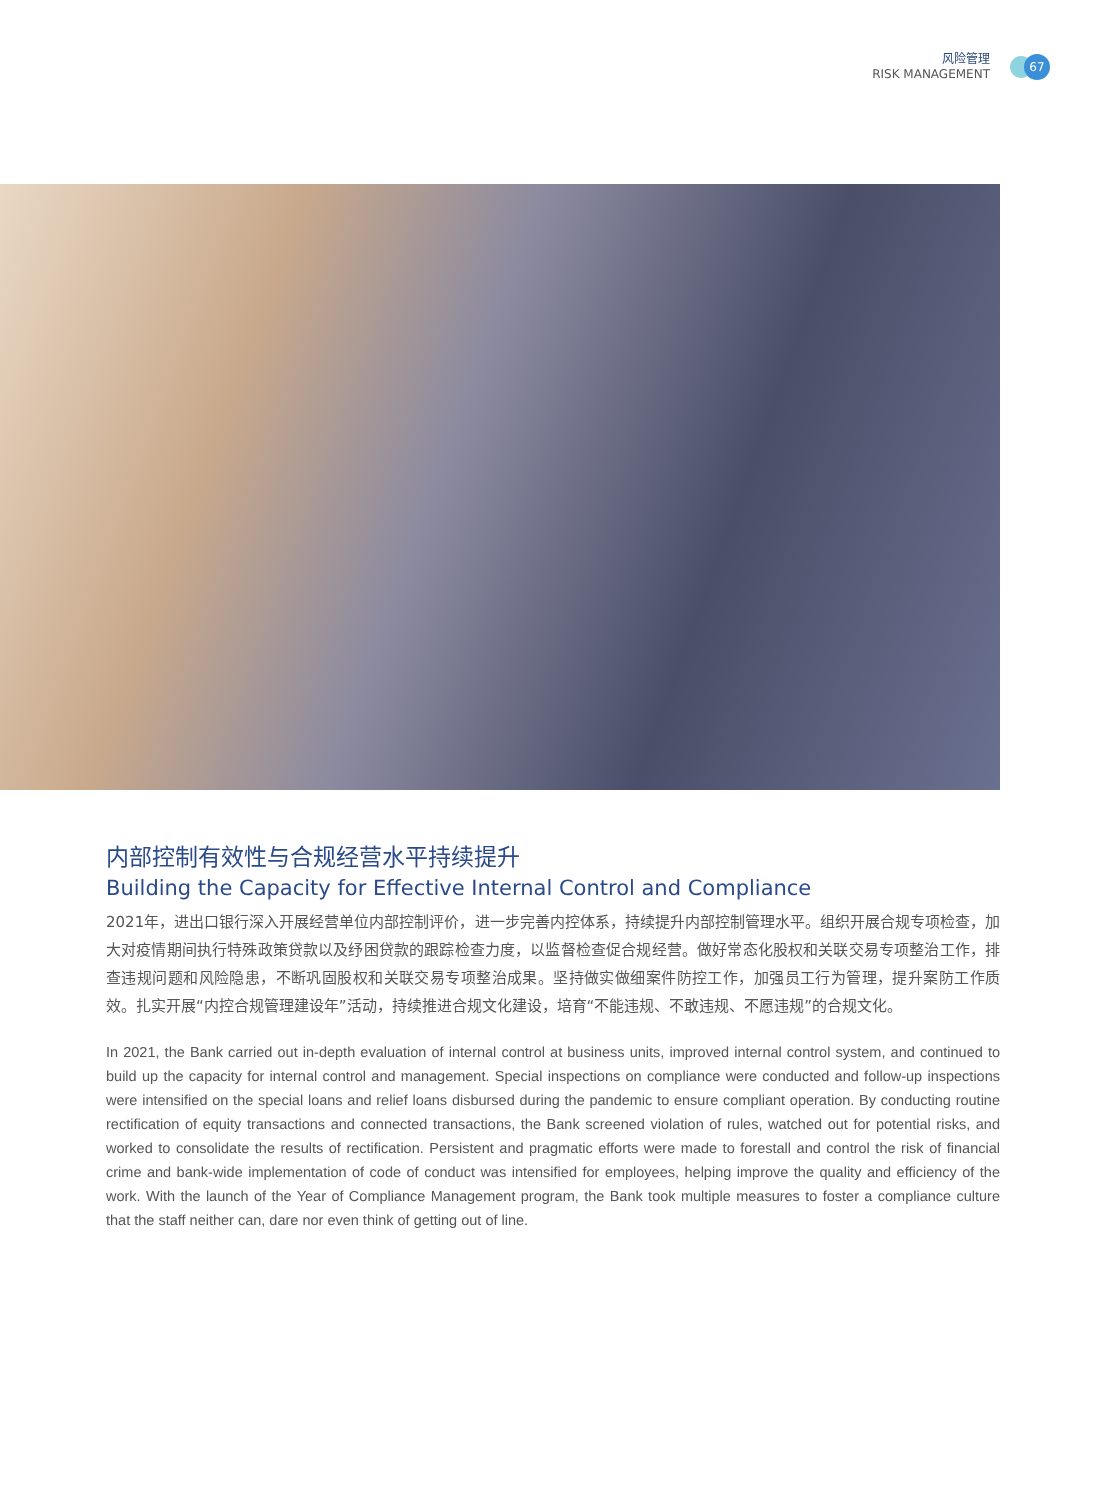风险管理
RISK MANAGEMENT
67
内部控制有效性与合规经营水平持续提升
Building the Capacity for Effective Internal Control and Compliance
2021年，进出口银行深入开展经营单位内部控制评价，进一步完善内控体系，持续提升内部控制管理水平。组织开展合规专项检查，加大对疫情期间执行特殊政策贷款以及纾困贷款的跟踪检查力度，以监督检查促合规经营。做好常态化股权和关联交易专项整治工作，排查违规问题和风险隐患，不断巩固股权和关联交易专项整治成果。坚持做实做细案件防控工作，加强员工行为管理，提升案防工作质效。扎实开展“内控合规管理建设年”活动，持续推进合规文化建设，培育“不能违规、不敢违规、不愿违规”的合规文化。
In 2021, the Bank carried out in-depth evaluation of internal control at business units, improved internal control system, and continued to build up the capacity for internal control and management. Special inspections on compliance were conducted and follow-up inspections were intensified on the special loans and relief loans disbursed during the pandemic to ensure compliant operation. By conducting routine rectification of equity transactions and connected transactions, the Bank screened violation of rules, watched out for potential risks, and worked to consolidate the results of rectification. Persistent and pragmatic efforts were made to forestall and control the risk of financial crime and bank-wide implementation of code of conduct was intensified for employees, helping improve the quality and efficiency of the work. With the launch of the Year of Compliance Management program, the Bank took multiple measures to foster a compliance culture that the staff neither can, dare nor even think of getting out of line.